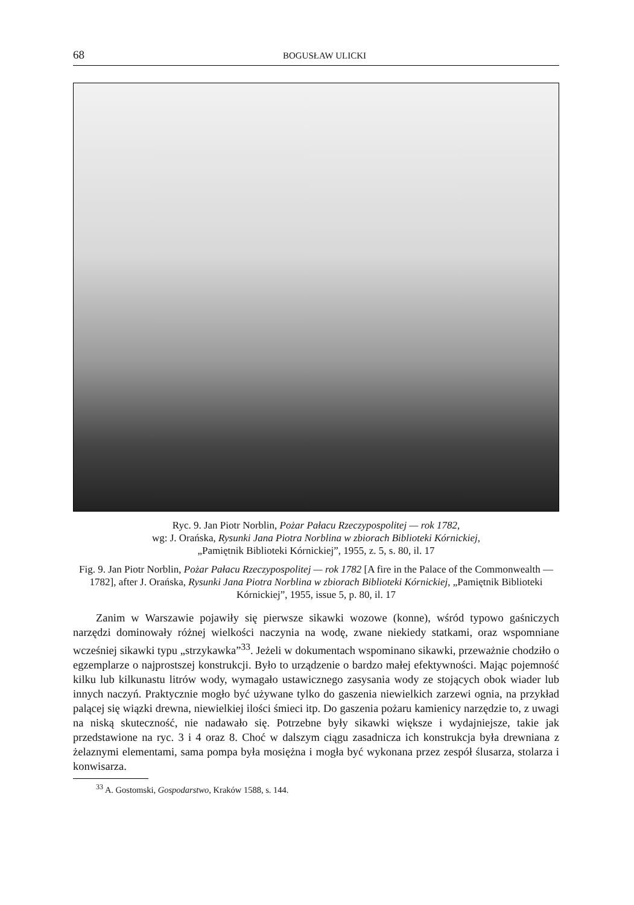68 BOGUSŁAW ULICKI
Ryc. 9. Jan Piotr Norblin, Pożar Pałacu Rzeczypospolitej — rok 1782,
wg: J. Orańska, Rysunki Jana Piotra Norblina w zbiorach Biblioteki Kórnickiej,
„Pamiętnik Biblioteki Kórnickiej”, 1955, z. 5, s. 80, il. 17
Fig. 9. Jan Piotr Norblin, Pożar Pałacu Rzeczypospolitej — rok 1782 [A fire in the Palace of the Commonwealth — 1782], after J. Orańska, Rysunki Jana Piotra Norblina w zbiorach Biblioteki Kórnickiej, „Pamiętnik Biblioteki Kórnickiej”, 1955, issue 5, p. 80, il. 17
Zanim w Warszawie pojawiły się pierwsze sikawki wozowe (konne), wśród typowo gaśniczych narzędzi dominowały różnej wielkości naczynia na wodę, zwane niekiedy statkami, oraz wspomniane wcześniej sikawki typu „strzykawka”<sup>33</sup>. Jeżeli w dokumentach wspominano sikawki, przeważnie chodziło o egzemplarze o najprostszej konstrukcji. Było to urządzenie o bardzo małej efektywności. Mając pojemność kilku lub kilkunastu litrów wody, wymagało ustawicznego zasysania wody ze stojących obok wiader lub innych naczyń. Praktycznie mogło być używane tylko do gaszenia niewielkich zarzewi ognia, na przykład palącej się wiązki drewna, niewielkiej ilości śmieci itp. Do gaszenia pożaru kamienicy narzędzie to, z uwagi na niską skuteczność, nie nadawało się. Potrzebne były sikawki większe i wydajniejsze, takie jak przedstawione na ryc. 3 i 4 oraz 8. Choć w dalszym ciągu zasadnicza ich konstrukcja była drewniana z żelaznymi elementami, sama pompa była mosiężna i mogła być wykonana przez zespół ślusarza, stolarza i konwisarza.
<sup>33</sup> A. Gostomski, Gospodarstwo, Kraków 1588, s. 144.